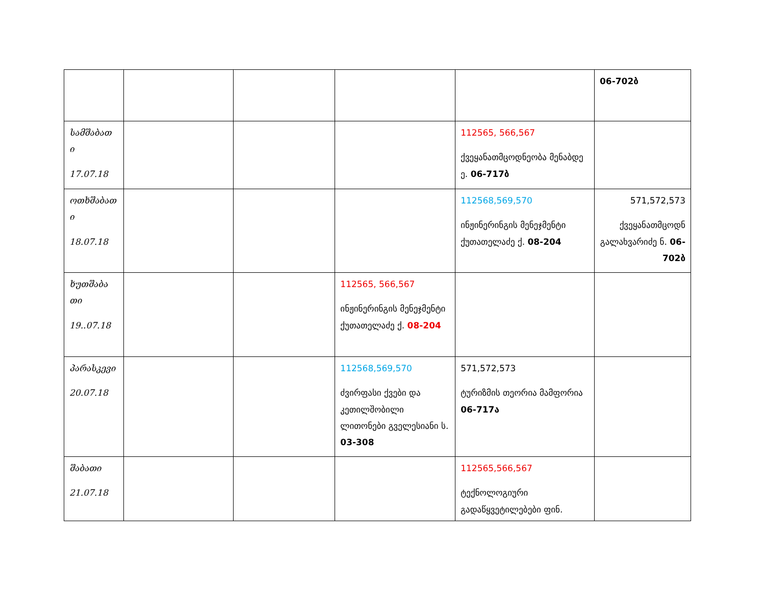| | | | | | 06-702ბ |
| სამშაბათ ი 17.07.18 | | | | 112565, 566,567 ქვეყანათმცოდნეობა მენაბდე ე. 06-717ბ | |
| ოთხშაბათ ი 18.07.18 | | | | 112568,569,570 ინჟინერინგის მენეჯმენტი ქუთათელაძე ქ. 08-204 | 571,572,573 ქვეყანათმცოდნ გალახვარიძე ნ. 06-702ბ |
| ხუთშაბა თი 19..07.18 | | | 112565, 566,567 ინჟინერინგის მენეჯმენტი ქუთათელაძე ქ. 08-204 | | |
| პარასკევი 20.07.18 | | | 112568,569,570 ძვირფასი ქვები და კეთილშობილი ლითონები გველესიანი ს. 03-308 | 571,572,573 ტურიზმის თეორია მამფორია 06-717ა | |
| შაბათი 21.07.18 | | | | 112565,566,567 ტექნოლოგიური გადაწყვეტილებები ფინ. | |